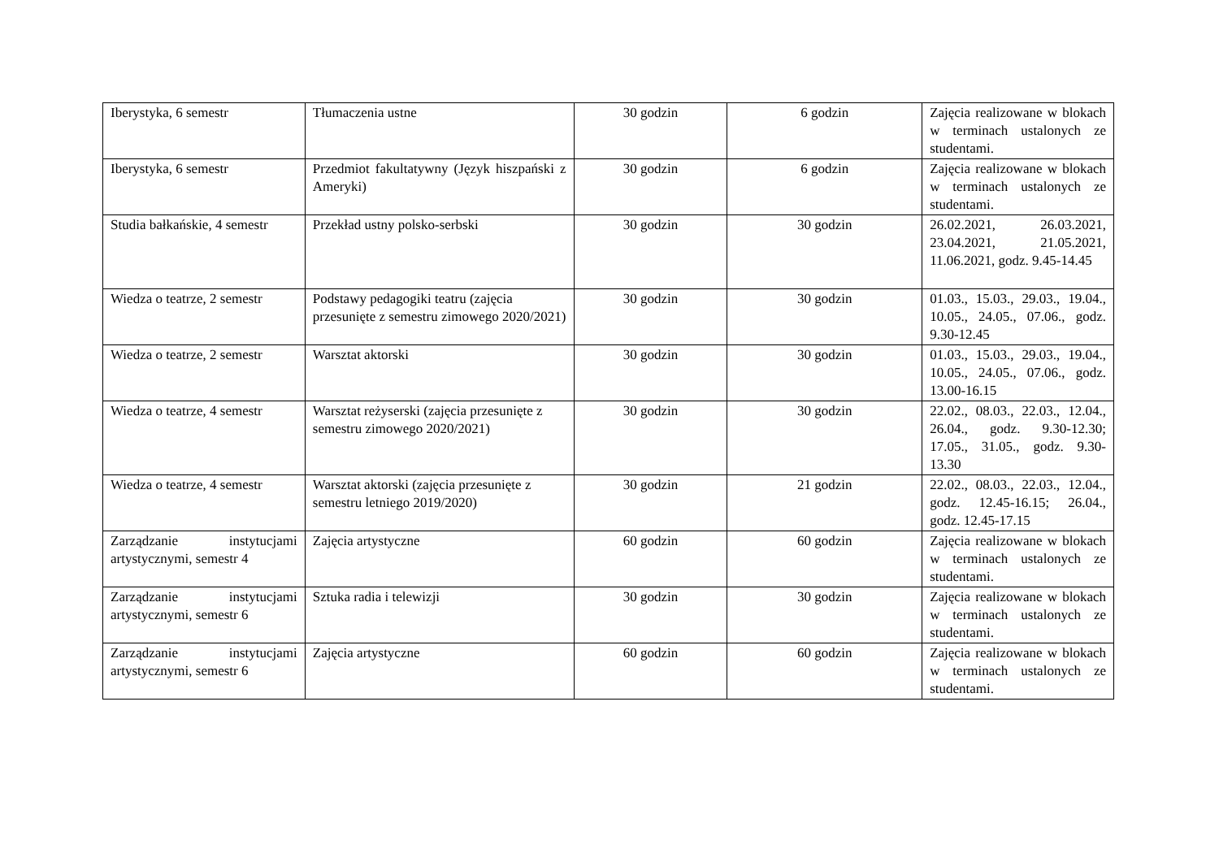| Iberystyka, 6 semestr | Tłumaczenia ustne | 30 godzin | 6 godzin | Zajęcia realizowane w blokach w terminach ustalonych ze studentami. |
| Iberystyka, 6 semestr | Przedmiot fakultatywny (Język hiszpański z Ameryki) | 30 godzin | 6 godzin | Zajęcia realizowane w blokach w terminach ustalonych ze studentami. |
| Studia bałkańskie, 4 semestr | Przekład ustny polsko-serbski | 30 godzin | 30 godzin | 26.02.2021, 26.03.2021, 23.04.2021, 21.05.2021, 11.06.2021, godz. 9.45-14.45 |
| Wiedza o teatrze, 2 semestr | Podstawy pedagogiki teatru (zajęcia przesunięte z semestru zimowego 2020/2021) | 30 godzin | 30 godzin | 01.03., 15.03., 29.03., 19.04., 10.05., 24.05., 07.06., godz. 9.30-12.45 |
| Wiedza o teatrze, 2 semestr | Warsztat aktorski | 30 godzin | 30 godzin | 01.03., 15.03., 29.03., 19.04., 10.05., 24.05., 07.06., godz. 13.00-16.15 |
| Wiedza o teatrze, 4 semestr | Warsztat reżyserski (zajęcia przesunięte z semestru zimowego 2020/2021) | 30 godzin | 30 godzin | 22.02., 08.03., 22.03., 12.04., 26.04., godz. 9.30-12.30; 17.05., 31.05., godz. 9.30-13.30 |
| Wiedza o teatrze, 4 semestr | Warsztat aktorski (zajęcia przesunięte z semestru letniego 2019/2020) | 30 godzin | 21 godzin | 22.02., 08.03., 22.03., 12.04., godz. 12.45-16.15; 26.04., godz. 12.45-17.15 |
| Zarządzanie instytucjami artystycznymi, semestr 4 | Zajęcia artystyczne | 60 godzin | 60 godzin | Zajęcia realizowane w blokach w terminach ustalonych ze studentami. |
| Zarządzanie instytucjami artystycznymi, semestr 6 | Sztuka radia i telewizji | 30 godzin | 30 godzin | Zajęcia realizowane w blokach w terminach ustalonych ze studentami. |
| Zarządzanie instytucjami artystycznymi, semestr 6 | Zajęcia artystyczne | 60 godzin | 60 godzin | Zajęcia realizowane w blokach w terminach ustalonych ze studentami. |